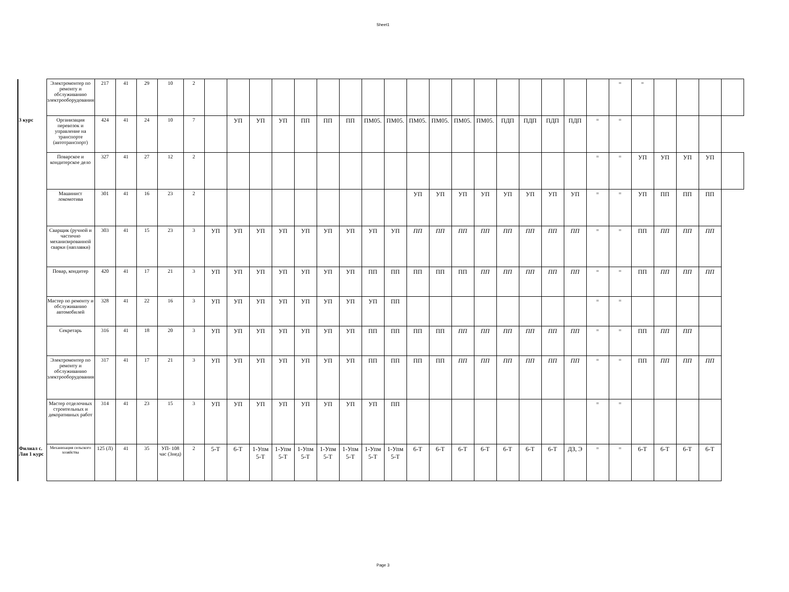Sheet1
| | Электромонтер по ремонту и обслуживанию электрооборудования | 217 | 41 | 29 | 10 | 2 | | | | | | | | | | | | | | | | | | | = | = | | | | |
| 3 курс | Организация перевозок и управление на транспорте (автотранспорт) | 424 | 41 | 24 | 10 | 7 | | УП | УП | УП | ПП | ПП | ПП | ПМ05. | ПМ05. | ПМ05. | ПМ05. | ПМ05. | ПМ05. | ПДП | ПДП | ПДП | ПДП | = | = | | | | | |
| | Поварское и кондитерское дело | 327 | 41 | 27 | 12 | 2 | | | | | | | | | | | | | | | | | | = | = | УП | УП | УП | УП | |
| | Машинист локомотива | 301 | 41 | 16 | 23 | 2 | | | | | | | | | | УП | УП | УП | УП | УП | УП | УП | УП | = | = | УП | ПП | ПП | ПП | |
| | Сварщик (ручной и частично механизированной сварки (наплавки) | 303 | 41 | 15 | 23 | 3 | УП | УП | УП | УП | УП | УП | УП | УП | УП | ПП | ПП | ПП | ПП | ПП | ПП | ПП | ПП | = | = | ПП | ПП | ПП | ПП | |
| | Повар, кондитер | 420 | 41 | 17 | 21 | 3 | УП | УП | УП | УП | УП | УП | УП | ПП | ПП | ПП | ПП | ПП | ПП | ПП | ПП | ПП | ПП | = | = | ПП | ПП | ПП | ПП | |
| | Мастер по ремонту и обслуживанию автомобилей | 328 | 41 | 22 | 16 | 3 | УП | УП | УП | УП | УП | УП | УП | УП | ПП | | | | | | | | | = | = | | | | | |
| | Секретарь | 316 | 41 | 18 | 20 | 3 | УП | УП | УП | УП | УП | УП | УП | ПП | ПП | ПП | ПП | ПП | ПП | ПП | ПП | ПП | ПП | = | = | ПП | ПП | ПП | | |
| | Электромонтер по ремонту и обслуживанию электрооборудования | 317 | 41 | 17 | 21 | 3 | УП | УП | УП | УП | УП | УП | УП | ПП | ПП | ПП | ПП | ПП | ПП | ПП | ПП | ПП | ПП | = | = | ПП | ПП | ПП | ПП | |
| | Мастер отделочных строительных и декоративных работ | 314 | 41 | 23 | 15 | 3 | УП | УП | УП | УП | УП | УП | УП | УП | ПП | | | | | | | | | = | = | | | | | |
| Филиал с. Лая 1 курс | Механизация сельского хозяйства | 125 (Л) | 41 | 35 | УП- 108 час (3нед) | 2 | 5-Т | 6-Т | 1-Упм 5-Т | 1-Упм 5-Т | 1-Упм 5-Т | 1-Упм 5-Т | 1-Упм 5-Т | 1-Упм 5-Т | 1-Упм 5-Т | 6-Т | 6-Т | 6-Т | 6-Т | 6-Т | 6-Т | 6-Т | ДЗ, Э | = | = | 6-Т | 6-Т | 6-Т | 6-Т | |
Page 3